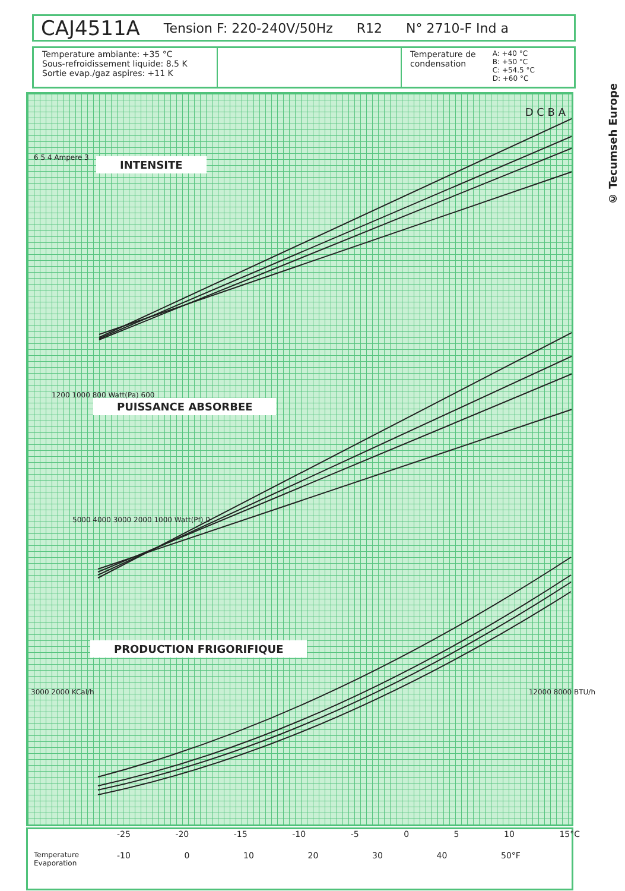CAJ4511A Tension F: 220-240V/50Hz R12 N° 2710-F Ind a
Temperature ambiante: +35 °C
Sous-refroidissement liquide: 8.5 K
Sortie evap./gaz aspires: +11 K
Temperature de
condensation
A: +40 °C
B: +50 °C
C: +54.5 °C
D: +60 °C
6 5 4 Ampere 3 INTENSITE
PUISSANCE ABSORBEE
PRODUCTION FRIGORIFIQUE
1200 1000 800 Watt(Pa) 600
5000 4000 3000 2000 1000 Watt(Pf) 0
3000 2000 KCal/h 12000 8000 BTU/h
D C B A
-25 -20 -15 -10 -5 0 5 10 15°C
Temperature
Evaporation
-10 0 10 20 30 40 50°F
© Tecumseh Europe